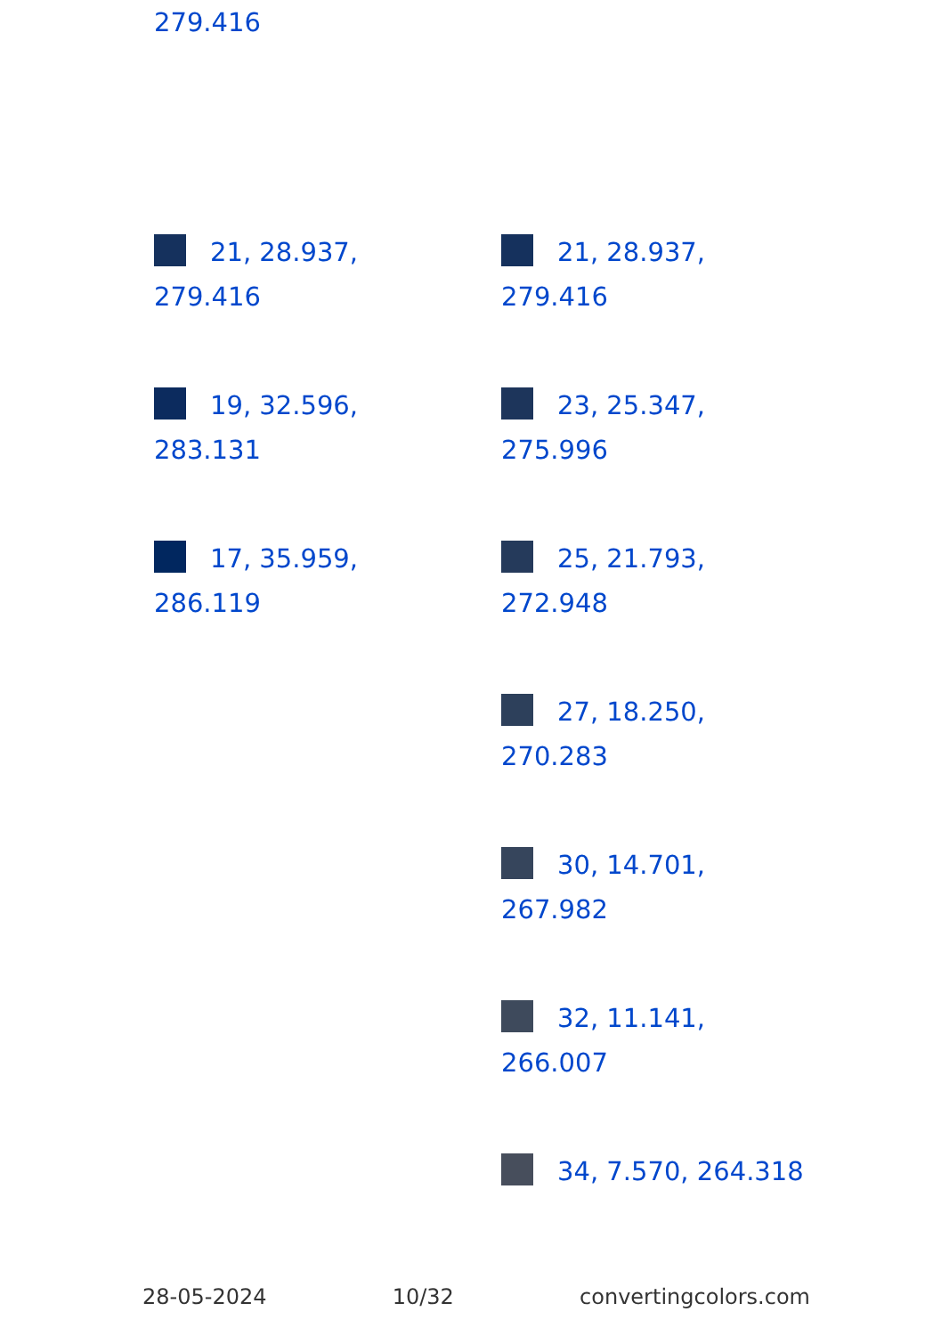279.416
21, 28.937, 279.416
19, 32.596, 283.131
17, 35.959, 286.119
21, 28.937, 279.416
23, 25.347, 275.996
25, 21.793, 272.948
27, 18.250, 270.283
30, 14.701, 267.982
32, 11.141, 266.007
34, 7.570, 264.318
28-05-2024 10/32 convertingcolors.com